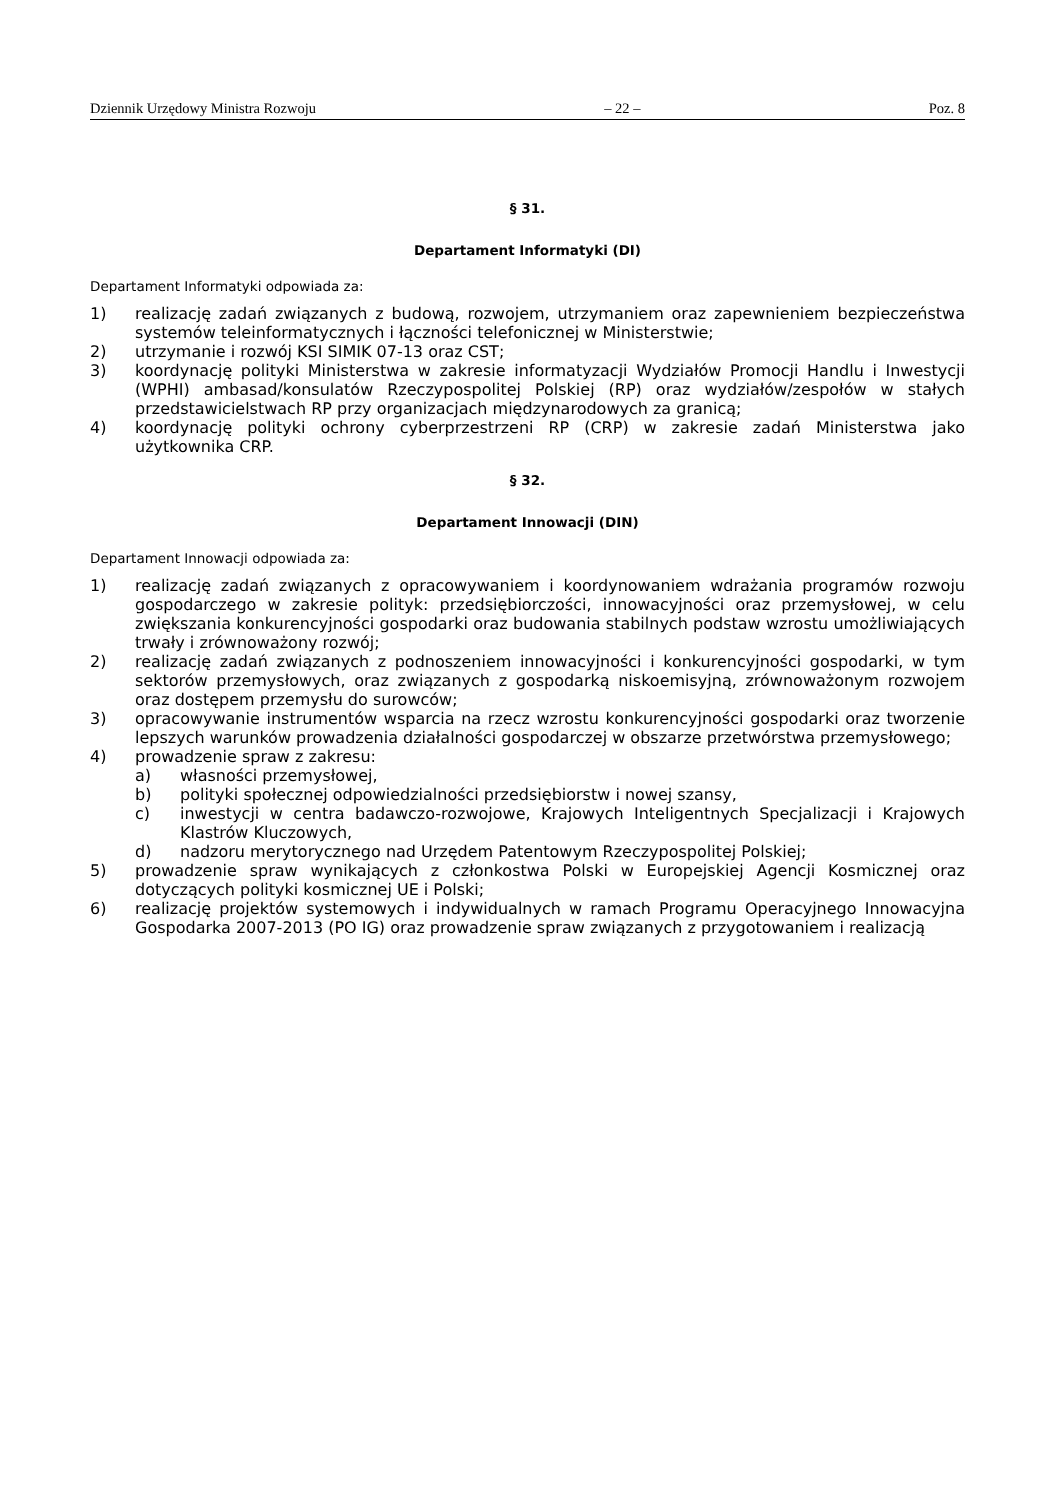Dziennik Urzędowy Ministra Rozwoju – 22 – Poz. 8
§ 31.
Departament Informatyki (DI)
Departament Informatyki odpowiada za:
1) realizację zadań związanych z budową, rozwojem, utrzymaniem oraz zapewnieniem bezpieczeństwa systemów teleinformatycznych i łączności telefonicznej w Ministerstwie;
2) utrzymanie i rozwój KSI SIMIK 07-13 oraz CST;
3) koordynację polityki Ministerstwa w zakresie informatyzacji Wydziałów Promocji Handlu i Inwestycji (WPHI) ambasad/konsulatów Rzeczypospolitej Polskiej (RP) oraz wydziałów/zespołów w stałych przedstawicielstwach RP przy organizacjach międzynarodowych za granicą;
4) koordynację polityki ochrony cyberprzestrzeni RP (CRP) w zakresie zadań Ministerstwa jako użytkownika CRP.
§ 32.
Departament Innowacji (DIN)
Departament Innowacji odpowiada za:
1) realizację zadań związanych z opracowywaniem i koordynowaniem wdrażania programów rozwoju gospodarczego w zakresie polityk: przedsiębiorczości, innowacyjności oraz przemysłowej, w celu zwiększania konkurencyjności gospodarki oraz budowania stabilnych podstaw wzrostu umożliwiających trwały i zrównoważony rozwój;
2) realizację zadań związanych z podnoszeniem innowacyjności i konkurencyjności gospodarki, w tym sektorów przemysłowych, oraz związanych z gospodarką niskoemisyjną, zrównoważonym rozwojem oraz dostępem przemysłu do surowców;
3) opracowywanie instrumentów wsparcia na rzecz wzrostu konkurencyjności gospodarki oraz tworzenie lepszych warunków prowadzenia działalności gospodarczej w obszarze przetwórstwa przemysłowego;
4) prowadzenie spraw z zakresu:
a) własności przemysłowej,
b) polityki społecznej odpowiedzialności przedsiębiorstw i nowej szansy,
c) inwestycji w centra badawczo-rozwojowe, Krajowych Inteligentnych Specjalizacji i Krajowych Klastrów Kluczowych,
d) nadzoru merytorycznego nad Urzędem Patentowym Rzeczypospolitej Polskiej;
5) prowadzenie spraw wynikających z członkostwa Polski w Europejskiej Agencji Kosmicznej oraz dotyczących polityki kosmicznej UE i Polski;
6) realizację projektów systemowych i indywidualnych w ramach Programu Operacyjnego Innowacyjna Gospodarka 2007-2013 (PO IG) oraz prowadzenie spraw związanych z przygotowaniem i realizacją